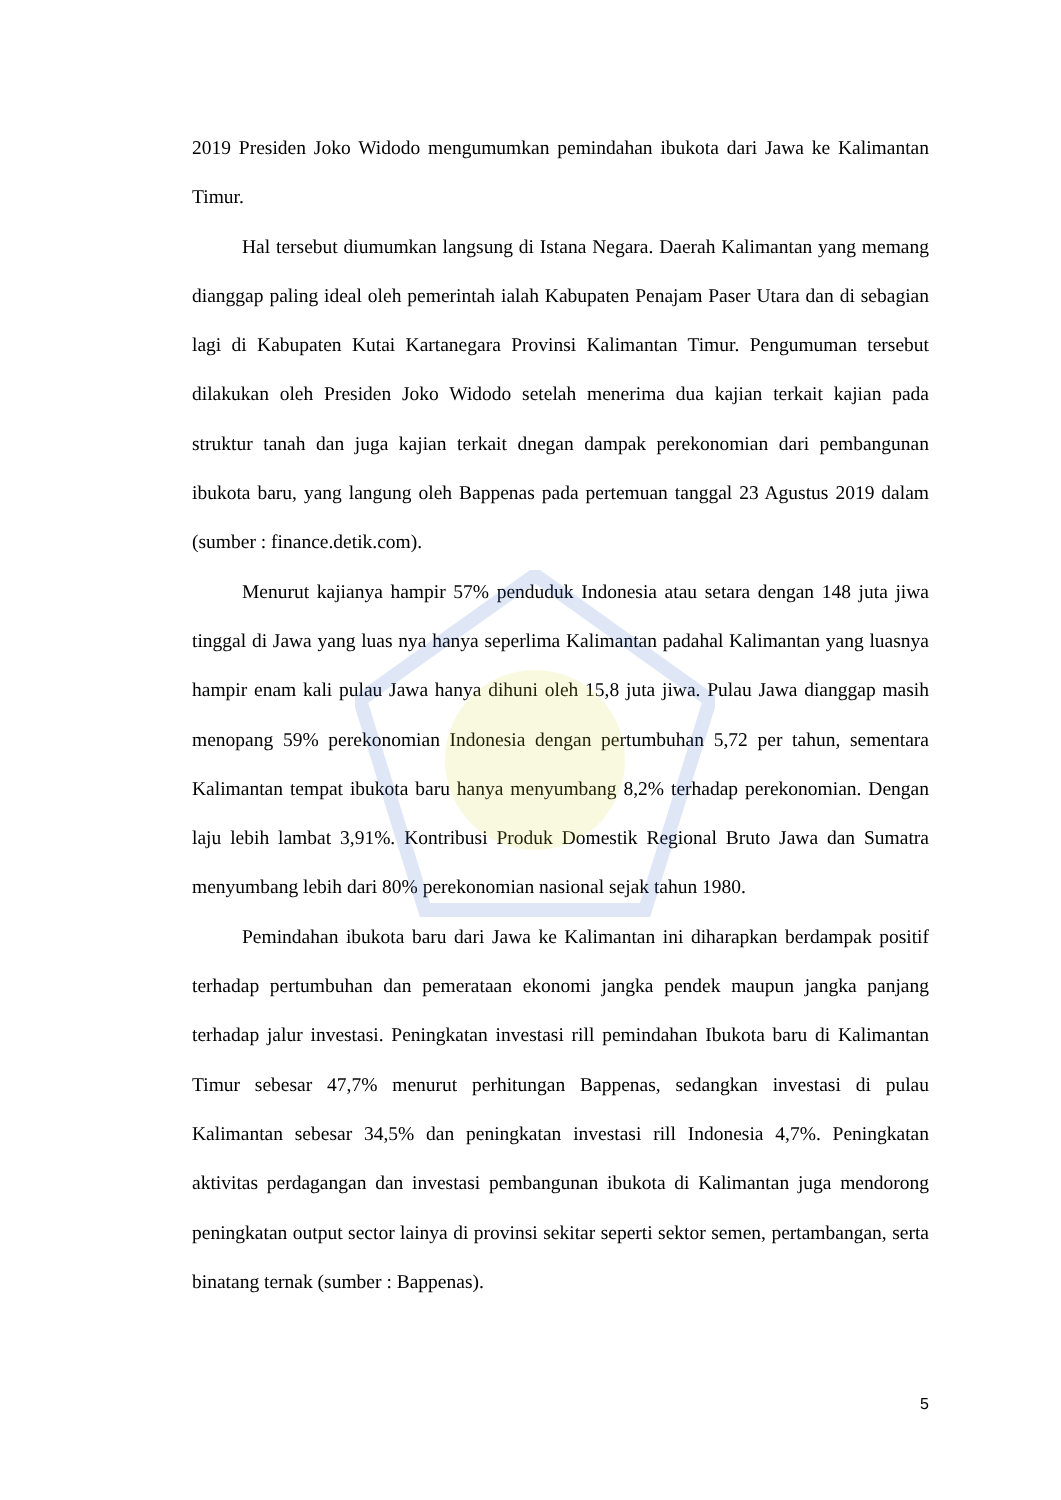2019 Presiden Joko Widodo mengumumkan pemindahan ibukota dari Jawa ke Kalimantan Timur.
Hal tersebut diumumkan langsung di Istana Negara. Daerah Kalimantan yang memang dianggap paling ideal oleh pemerintah ialah Kabupaten Penajam Paser Utara dan di sebagian lagi di Kabupaten Kutai Kartanegara Provinsi Kalimantan Timur. Pengumuman tersebut dilakukan oleh Presiden Joko Widodo setelah menerima dua kajian terkait kajian pada struktur tanah dan juga kajian terkait dnegan dampak perekonomian dari pembangunan ibukota baru, yang langung oleh Bappenas pada pertemuan tanggal 23 Agustus 2019 dalam (sumber : finance.detik.com).
Menurut kajianya hampir 57% penduduk Indonesia atau setara dengan 148 juta jiwa tinggal di Jawa yang luas nya hanya seperlima Kalimantan padahal Kalimantan yang luasnya hampir enam kali pulau Jawa hanya dihuni oleh 15,8 juta jiwa. Pulau Jawa dianggap masih menopang 59% perekonomian Indonesia dengan pertumbuhan 5,72 per tahun, sementara Kalimantan tempat ibukota baru hanya menyumbang 8,2% terhadap perekonomian. Dengan laju lebih lambat 3,91%. Kontribusi Produk Domestik Regional Bruto Jawa dan Sumatra menyumbang lebih dari 80% perekonomian nasional sejak tahun 1980.
Pemindahan ibukota baru dari Jawa ke Kalimantan ini diharapkan berdampak positif terhadap pertumbuhan dan pemerataan ekonomi jangka pendek maupun jangka panjang terhadap jalur investasi. Peningkatan investasi rill pemindahan Ibukota baru di Kalimantan Timur sebesar 47,7% menurut perhitungan Bappenas, sedangkan investasi di pulau Kalimantan sebesar 34,5% dan peningkatan investasi rill Indonesia 4,7%. Peningkatan aktivitas perdagangan dan investasi pembangunan ibukota di Kalimantan juga mendorong peningkatan output sector lainya di provinsi sekitar seperti sektor semen, pertambangan, serta binatang ternak (sumber : Bappenas).
5